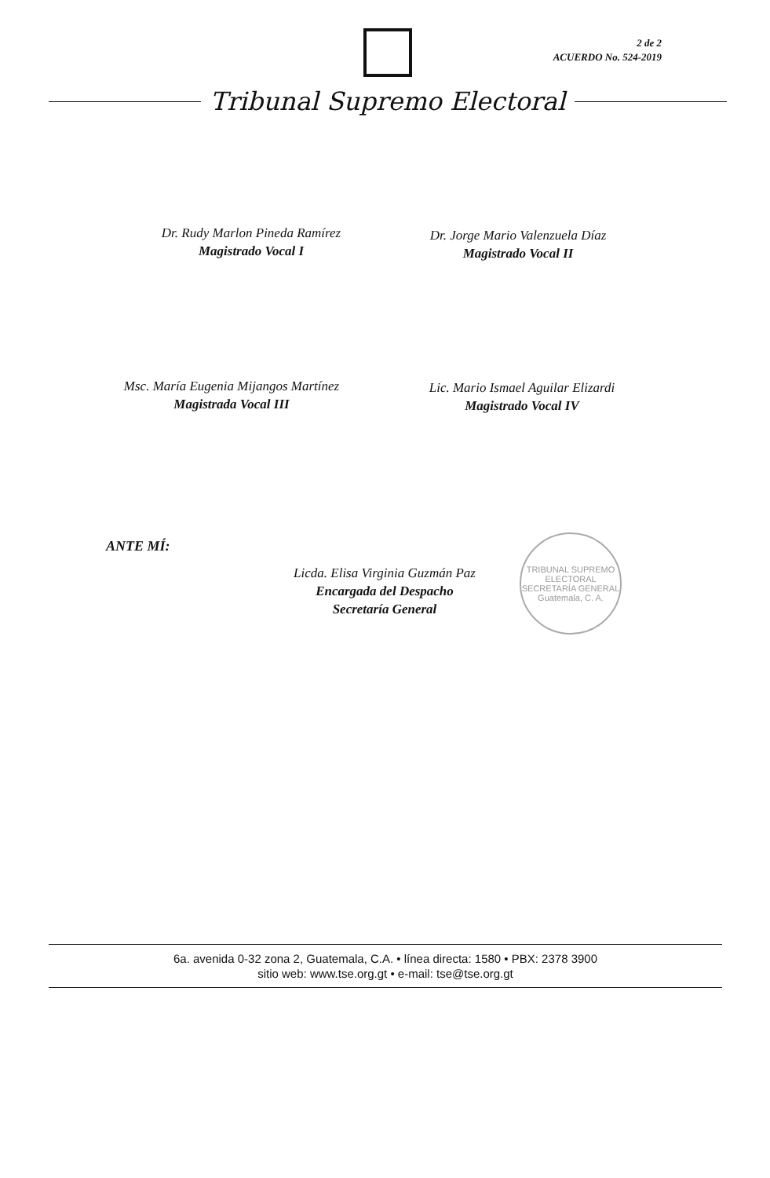2 de 2
ACUERDO No. 524-2019
Tribunal Supremo Electoral
Dr. Rudy Marlon Pineda Ramírez
Magistrado Vocal I
Dr. Jorge Mario Valenzuela Díaz
Magistrado Vocal II
Msc. María Eugenia Mijangos Martínez
Magistrada Vocal III
Lic. Mario Ismael Aguilar Elizardi
Magistrado Vocal IV
ANTE MÍ:
Licda. Elisa Virginia Guzmán Paz
Encargada del Despacho
Secretaría General
TRIBUNAL SUPREMO ELECTORAL
SECRETARÍA GENERAL
Guatemala, C. A.
6a. avenida 0-32 zona 2, Guatemala, C.A. • línea directa: 1580 • PBX: 2378 3900
sitio web: www.tse.org.gt • e-mail: tse@tse.org.gt